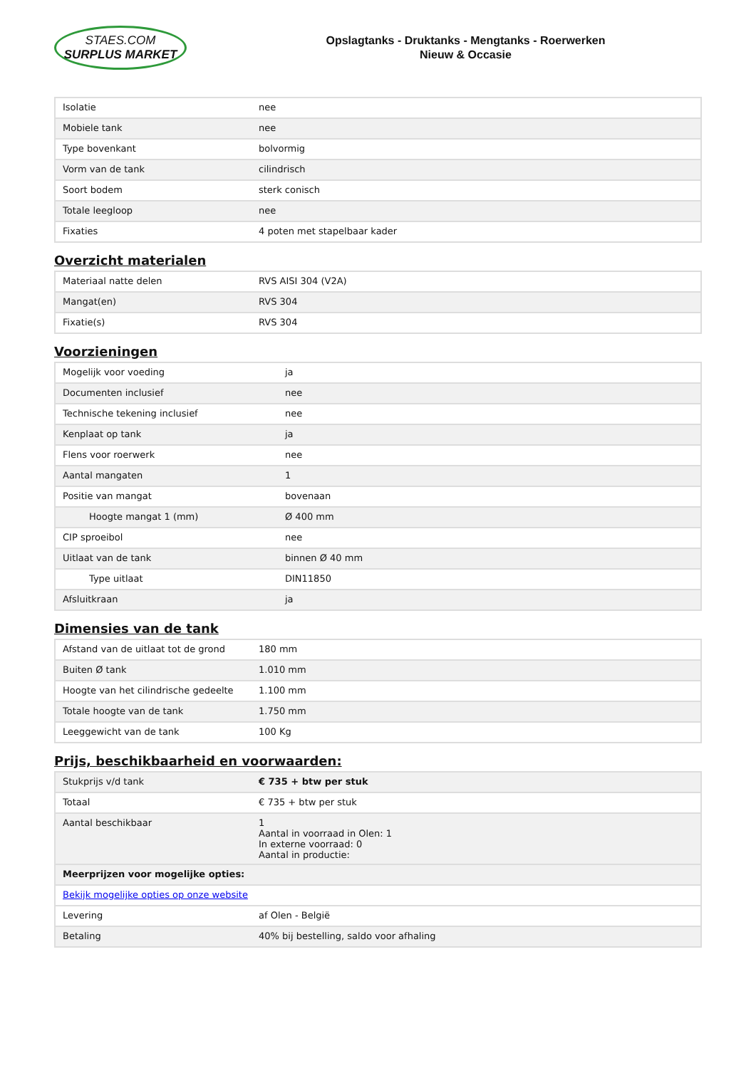STAES.COM
SURPLUS MARKET
Opslagtanks - Druktanks - Mengtanks - Roerwerken
Nieuw & Occasie
| Isolatie | nee |
| Mobiele tank | nee |
| Type bovenkant | bolvormig |
| Vorm van de tank | cilindrisch |
| Soort bodem | sterk conisch |
| Totale leegloop | nee |
| Fixaties | 4 poten met stapelbaar kader |
Overzicht materialen
| Materiaal natte delen | RVS AISI 304 (V2A) |
| Mangat(en) | RVS 304 |
| Fixatie(s) | RVS 304 |
Voorzieningen
| Mogelijk voor voeding | ja |
| Documenten inclusief | nee |
| Technische tekening inclusief | nee |
| Kenplaat op tank | ja |
| Flens voor roerwerk | nee |
| Aantal mangaten | 1 |
| Positie van mangat | bovenaan |
| Hoogte mangat 1 (mm) | Ø 400 mm |
| CIP sproeibol | nee |
| Uitlaat van de tank | binnen Ø 40 mm |
| Type uitlaat | DIN11850 |
| Afsluitkraan | ja |
Dimensies van de tank
| Afstand van de uitlaat tot de grond | 180 mm |
| Buiten Ø tank | 1.010 mm |
| Hoogte van het cilindrische gedeelte | 1.100 mm |
| Totale hoogte van de tank | 1.750 mm |
| Leeggewicht van de tank | 100 Kg |
Prijs, beschikbaarheid en voorwaarden:
| Stukprijs v/d tank | € 735 + btw per stuk |
| Totaal | € 735 + btw per stuk |
| Aantal beschikbaar | 1 Aantal in voorraad in Olen: 1 In externe voorraad: 0 Aantal in productie: |
| Meerprijzen voor mogelijke opties: | |
| Bekijk mogelijke opties op onze website | |
| Levering | af Olen - België |
| Betaling | 40% bij bestelling, saldo voor afhaling |